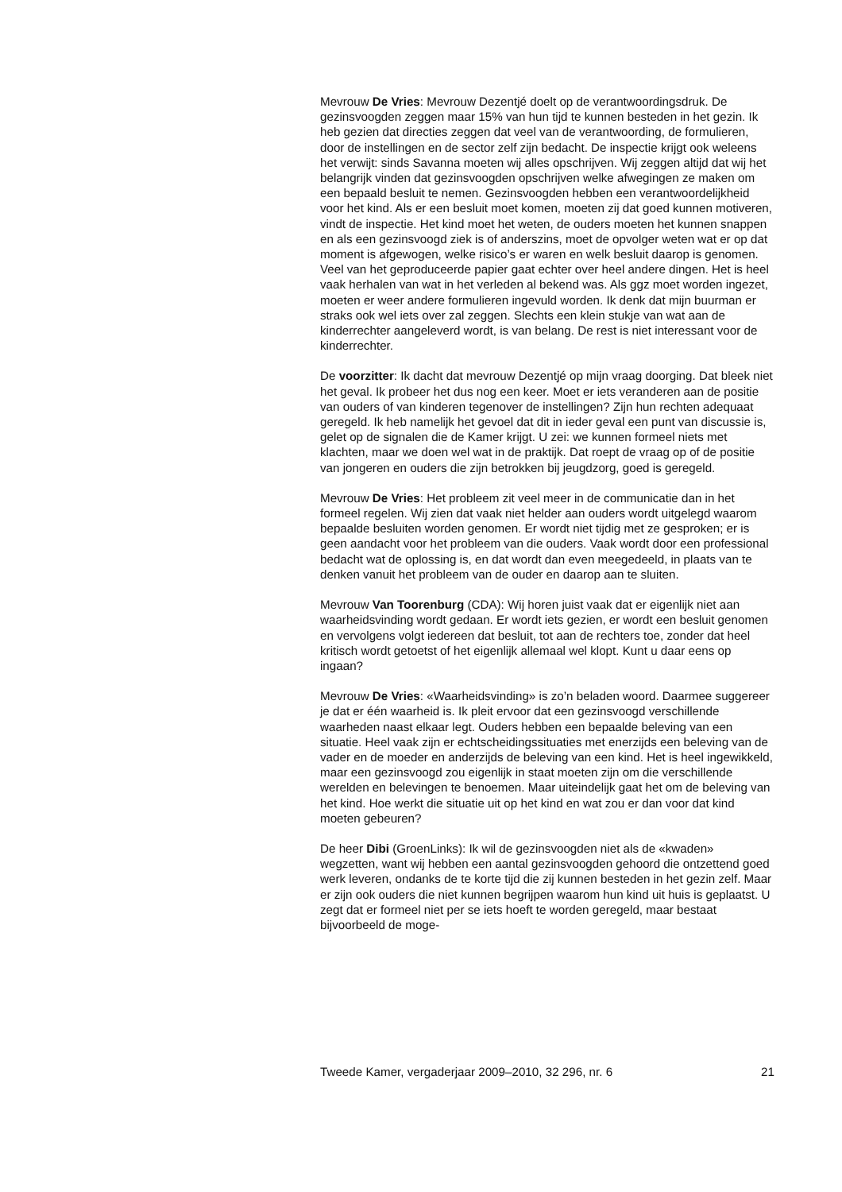Mevrouw De Vries: Mevrouw Dezentjé doelt op de verantwoordingsdruk. De gezinsvoogden zeggen maar 15% van hun tijd te kunnen besteden in het gezin. Ik heb gezien dat directies zeggen dat veel van de verantwoording, de formulieren, door de instellingen en de sector zelf zijn bedacht. De inspectie krijgt ook weleens het verwijt: sinds Savanna moeten wij alles opschrijven. Wij zeggen altijd dat wij het belangrijk vinden dat gezinsvoogden opschrijven welke afwegingen ze maken om een bepaald besluit te nemen. Gezinsvoogden hebben een verantwoordelijkheid voor het kind. Als er een besluit moet komen, moeten zij dat goed kunnen motiveren, vindt de inspectie. Het kind moet het weten, de ouders moeten het kunnen snappen en als een gezinsvoogd ziek is of anderszins, moet de opvolger weten wat er op dat moment is afgewogen, welke risico’s er waren en welk besluit daarop is genomen. Veel van het geproduceerde papier gaat echter over heel andere dingen. Het is heel vaak herhalen van wat in het verleden al bekend was. Als ggz moet worden ingezet, moeten er weer andere formulieren ingevuld worden. Ik denk dat mijn buurman er straks ook wel iets over zal zeggen. Slechts een klein stukje van wat aan de kinderrechter aangeleverd wordt, is van belang. De rest is niet interessant voor de kinderrechter.
De voorzitter: Ik dacht dat mevrouw Dezentjé op mijn vraag doorging. Dat bleek niet het geval. Ik probeer het dus nog een keer. Moet er iets veranderen aan de positie van ouders of van kinderen tegenover de instellingen? Zijn hun rechten adequaat geregeld. Ik heb namelijk het gevoel dat dit in ieder geval een punt van discussie is, gelet op de signalen die de Kamer krijgt. U zei: we kunnen formeel niets met klachten, maar we doen wel wat in de praktijk. Dat roept de vraag op of de positie van jongeren en ouders die zijn betrokken bij jeugdzorg, goed is geregeld.
Mevrouw De Vries: Het probleem zit veel meer in de communicatie dan in het formeel regelen. Wij zien dat vaak niet helder aan ouders wordt uitgelegd waarom bepaalde besluiten worden genomen. Er wordt niet tijdig met ze gesproken; er is geen aandacht voor het probleem van die ouders. Vaak wordt door een professional bedacht wat de oplossing is, en dat wordt dan even meegedeeld, in plaats van te denken vanuit het probleem van de ouder en daarop aan te sluiten.
Mevrouw Van Toorenburg (CDA): Wij horen juist vaak dat er eigenlijk niet aan waarheidsvinding wordt gedaan. Er wordt iets gezien, er wordt een besluit genomen en vervolgens volgt iedereen dat besluit, tot aan de rechters toe, zonder dat heel kritisch wordt getoetst of het eigenlijk allemaal wel klopt. Kunt u daar eens op ingaan?
Mevrouw De Vries: «Waarheidsvinding» is zo’n beladen woord. Daarmee suggereer je dat er één waarheid is. Ik pleit ervoor dat een gezinsvoogd verschillende waarheden naast elkaar legt. Ouders hebben een bepaalde beleving van een situatie. Heel vaak zijn er echtscheidingssituaties met enerzijds een beleving van de vader en de moeder en anderzijds de beleving van een kind. Het is heel ingewikkeld, maar een gezinsvoogd zou eigenlijk in staat moeten zijn om die verschillende werelden en belevingen te benoemen. Maar uiteindelijk gaat het om de beleving van het kind. Hoe werkt die situatie uit op het kind en wat zou er dan voor dat kind moeten gebeuren?
De heer Dibi (GroenLinks): Ik wil de gezinsvoogden niet als de «kwaden» wegzetten, want wij hebben een aantal gezinsvoogden gehoord die ontzettend goed werk leveren, ondanks de te korte tijd die zij kunnen besteden in het gezin zelf. Maar er zijn ook ouders die niet kunnen begrijpen waarom hun kind uit huis is geplaatst. U zegt dat er formeel niet per se iets hoeft te worden geregeld, maar bestaat bijvoorbeeld de moge-
Tweede Kamer, vergaderjaar 2009–2010, 32 296, nr. 6 21